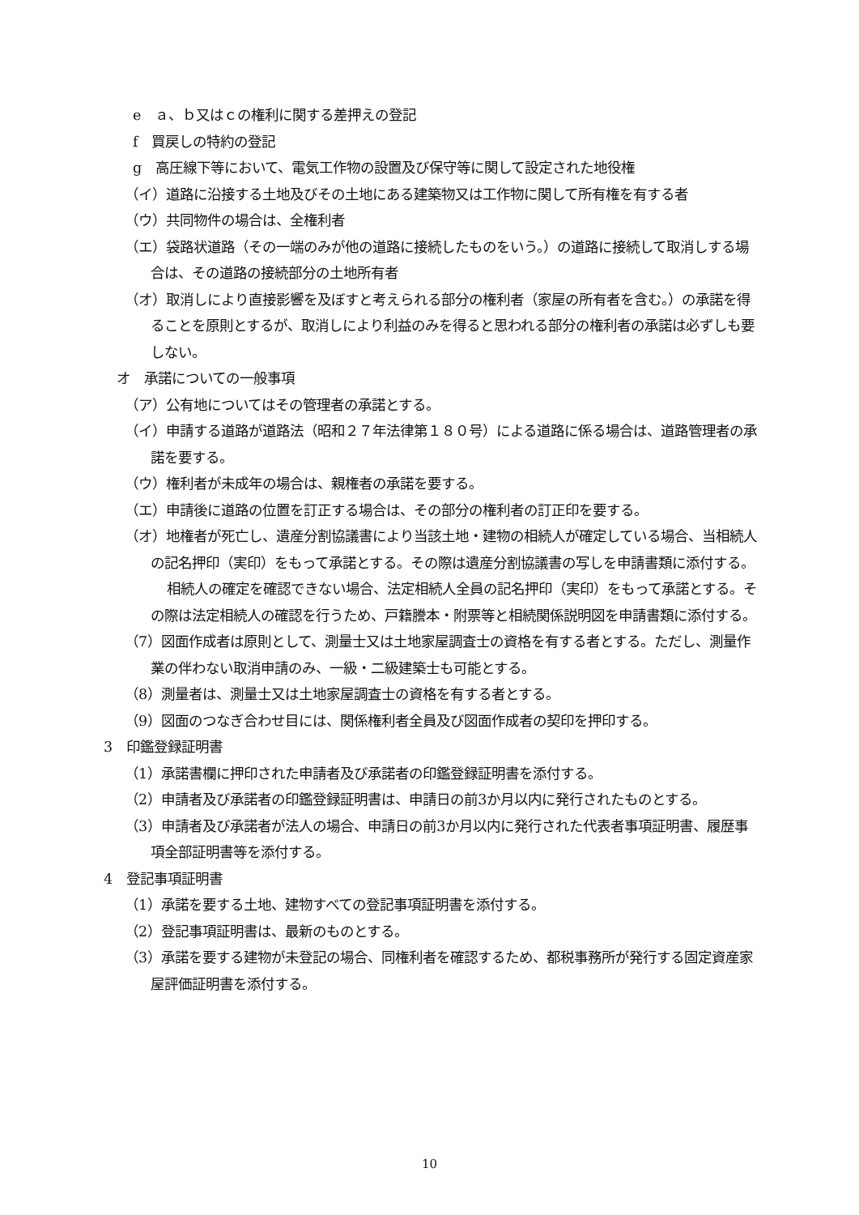e　ａ、ｂ又はｃの権利に関する差押えの登記
f　買戻しの特約の登記
g　高圧線下等において、電気工作物の設置及び保守等に関して設定された地役権
（イ）道路に沿接する土地及びその土地にある建築物又は工作物に関して所有権を有する者
（ウ）共同物件の場合は、全権利者
（エ）袋路状道路（その一端のみが他の道路に接続したものをいう。）の道路に接続して取消しする場合は、その道路の接続部分の土地所有者
（オ）取消しにより直接影響を及ぼすと考えられる部分の権利者（家屋の所有者を含む。）の承諾を得ることを原則とするが、取消しにより利益のみを得ると思われる部分の権利者の承諾は必ずしも要しない。
オ　承諾についての一般事項
（ア）公有地についてはその管理者の承諾とする。
（イ）申請する道路が道路法（昭和２７年法律第１８０号）による道路に係る場合は、道路管理者の承諾を要する。
（ウ）権利者が未成年の場合は、親権者の承諾を要する。
（エ）申請後に道路の位置を訂正する場合は、その部分の権利者の訂正印を要する。
（オ）地権者が死亡し、遺産分割協議書により当該土地・建物の相続人が確定している場合、当相続人の記名押印（実印）をもって承諾とする。その際は遺産分割協議書の写しを申請書類に添付する。
相続人の確定を確認できない場合、法定相続人全員の記名押印（実印）をもって承諾とする。その際は法定相続人の確認を行うため、戸籍謄本・附票等と相続関係説明図を申請書類に添付する。
（7）図面作成者は原則として、測量士又は土地家屋調査士の資格を有する者とする。ただし、測量作業の伴わない取消申請のみ、一級・二級建築士も可能とする。
（8）測量者は、測量士又は土地家屋調査士の資格を有する者とする。
（9）図面のつなぎ合わせ目には、関係権利者全員及び図面作成者の契印を押印する。
3　印鑑登録証明書
（1）承諾書欄に押印された申請者及び承諾者の印鑑登録証明書を添付する。
（2）申請者及び承諾者の印鑑登録証明書は、申請日の前3か月以内に発行されたものとする。
（3）申請者及び承諾者が法人の場合、申請日の前3か月以内に発行された代表者事項証明書、履歴事項全部証明書等を添付する。
4　登記事項証明書
（1）承諾を要する土地、建物すべての登記事項証明書を添付する。
（2）登記事項証明書は、最新のものとする。
（3）承諾を要する建物が未登記の場合、同権利者を確認するため、都税事務所が発行する固定資産家屋評価証明書を添付する。
10